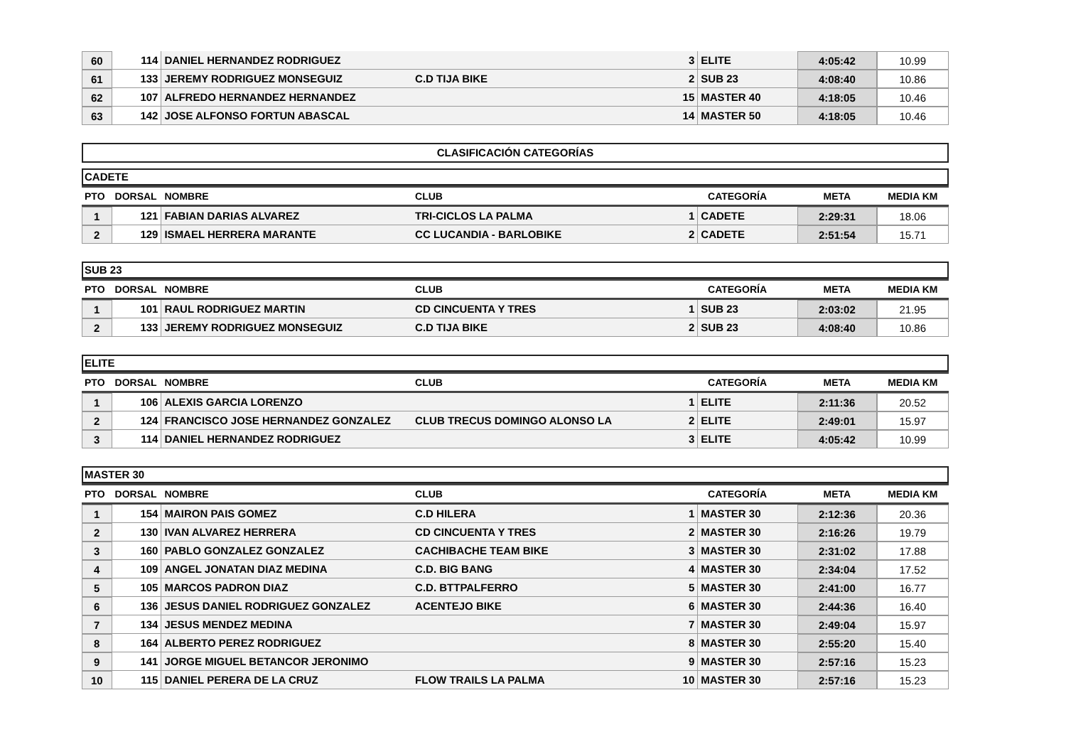| 60 | 114 | DANIEL HERNANDEZ RODRIGUEZ | | 3 | ELITE | 4:05:42 | 10.99 |
| 61 | 133 | JEREMY RODRIGUEZ MONSEGUIZ | C.D TIJA BIKE | 2 | SUB 23 | 4:08:40 | 10.86 |
| 62 | 107 | ALFREDO HERNANDEZ HERNANDEZ | | 15 | MASTER 40 | 4:18:05 | 10.46 |
| 63 | 142 | JOSE ALFONSO FORTUN ABASCAL | | 14 | MASTER 50 | 4:18:05 | 10.46 |
CLASIFICACIÓN CATEGORÍAS
CADETE
| PTO | DORSAL | NOMBRE | CLUB | CATEGORÍA | | META | MEDIA KM |
| --- | --- | --- | --- | --- | --- | --- | --- |
| 1 | 121 | FABIAN DARIAS ALVAREZ | TRI-CICLOS LA PALMA | 1 | CADETE | 2:29:31 | 18.06 |
| 2 | 129 | ISMAEL HERRERA MARANTE | CC LUCANDIA - BARLOBIKE | 2 | CADETE | 2:51:54 | 15.71 |
SUB 23
| PTO | DORSAL | NOMBRE | CLUB | CATEGORÍA | | META | MEDIA KM |
| --- | --- | --- | --- | --- | --- | --- | --- |
| 1 | 101 | RAUL RODRIGUEZ MARTIN | CD CINCUENTA Y TRES | 1 | SUB 23 | 2:03:02 | 21.95 |
| 2 | 133 | JEREMY RODRIGUEZ MONSEGUIZ | C.D TIJA BIKE | 2 | SUB 23 | 4:08:40 | 10.86 |
ELITE
| PTO | DORSAL | NOMBRE | CLUB | CATEGORÍA | | META | MEDIA KM |
| --- | --- | --- | --- | --- | --- | --- | --- |
| 1 | 106 | ALEXIS GARCIA LORENZO | | 1 | ELITE | 2:11:36 | 20.52 |
| 2 | 124 | FRANCISCO JOSE HERNANDEZ GONZALEZ | CLUB TRECUS DOMINGO ALONSO LA | 2 | ELITE | 2:49:01 | 15.97 |
| 3 | 114 | DANIEL HERNANDEZ RODRIGUEZ | | 3 | ELITE | 4:05:42 | 10.99 |
MASTER 30
| PTO | DORSAL | NOMBRE | CLUB | CATEGORÍA | | META | MEDIA KM |
| --- | --- | --- | --- | --- | --- | --- | --- |
| 1 | 154 | MAIRON PAIS GOMEZ | C.D HILERA | 1 | MASTER 30 | 2:12:36 | 20.36 |
| 2 | 130 | IVAN ALVAREZ HERRERA | CD CINCUENTA Y TRES | 2 | MASTER 30 | 2:16:26 | 19.79 |
| 3 | 160 | PABLO GONZALEZ GONZALEZ | CACHIBACHE TEAM BIKE | 3 | MASTER 30 | 2:31:02 | 17.88 |
| 4 | 109 | ANGEL JONATAN DIAZ MEDINA | C.D. BIG BANG | 4 | MASTER 30 | 2:34:04 | 17.52 |
| 5 | 105 | MARCOS PADRON DIAZ | C.D. BTTPALFERRO | 5 | MASTER 30 | 2:41:00 | 16.77 |
| 6 | 136 | JESUS DANIEL RODRIGUEZ GONZALEZ | ACENTEJO BIKE | 6 | MASTER 30 | 2:44:36 | 16.40 |
| 7 | 134 | JESUS MENDEZ MEDINA | | 7 | MASTER 30 | 2:49:04 | 15.97 |
| 8 | 164 | ALBERTO PEREZ RODRIGUEZ | | 8 | MASTER 30 | 2:55:20 | 15.40 |
| 9 | 141 | JORGE MIGUEL BETANCOR JERONIMO | | 9 | MASTER 30 | 2:57:16 | 15.23 |
| 10 | 115 | DANIEL PERERA DE LA CRUZ | FLOW TRAILS LA PALMA | 10 | MASTER 30 | 2:57:16 | 15.23 |